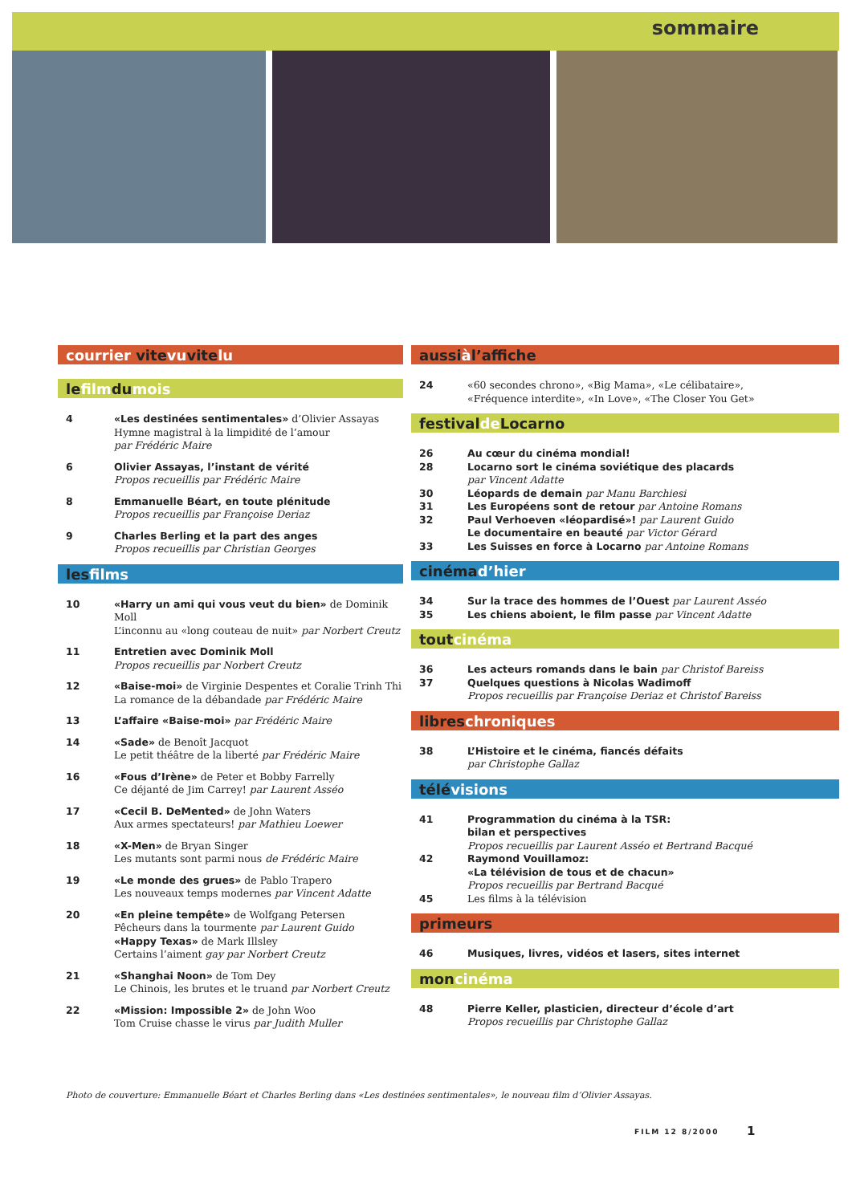sommaire
courrier vitevuvitelu
lefilmdumois
4 «Les destinées sentimentales» d’Olivier Assayas
Hymne magistral à la limpidité de l’amour
par Frédéric Maire
6 Olivier Assayas, l’instant de vérité
Propos recueillis par Frédéric Maire
8 Emmanuelle Béart, en toute plénitude
Propos recueillis par Françoise Deriaz
9 Charles Berling et la part des anges
Propos recueillis par Christian Georges
lesfilms
10 «Harry un ami qui vous veut du bien» de Dominik Moll
L’inconnu au «long couteau de nuit» par Norbert Creutz
11 Entretien avec Dominik Moll
Propos recueillis par Norbert Creutz
12 «Baise-moi» de Virginie Despentes et Coralie Trinh Thi
La romance de la débandade par Frédéric Maire
13 L’affaire «Baise-moi» par Frédéric Maire
14 «Sade» de Benoît Jacquot
Le petit théâtre de la liberté par Frédéric Maire
16 «Fous d’Irène» de Peter et Bobby Farrelly
Ce déjanté de Jim Carrey! par Laurent Asséo
17 «Cecil B. DeMented» de John Waters
Aux armes spectateurs! par Mathieu Loewer
18 «X-Men» de Bryan Singer
Les mutants sont parmi nous de Frédéric Maire
19 «Le monde des grues» de Pablo Trapero
Les nouveaux temps modernes par Vincent Adatte
20 «En pleine tempête» de Wolfgang Petersen
Pêcheurs dans la tourmente par Laurent Guido
«Happy Texas» de Mark Illsley
Certains l’aiment gay par Norbert Creutz
21 «Shanghai Noon» de Tom Dey
Le Chinois, les brutes et le truand par Norbert Creutz
22 «Mission: Impossible 2» de John Woo
Tom Cruise chasse le virus par Judith Muller
aussiàl’affiche
24 «60 secondes chrono», «Big Mama», «Le célibataire»,
«Fréquence interdite», «In Love», «The Closer You Get»
festivalde Locarno
26 Au cœur du cinéma mondial!
28 Locarno sort le cinéma soviétique des placards
par Vincent Adatte
30 Léopards de demain par Manu Barchiesi
31 Les Européens sont de retour par Antoine Romans
32 Paul Verhoeven «léopardisé»! par Laurent Guido
Le documentaire en beauté par Victor Gérard
33 Les Suisses en force à Locarno par Antoine Romans
cinémad’hier
34 Sur la trace des hommes de l’Ouest par Laurent Asséo
35 Les chiens aboient, le film passe par Vincent Adatte
toutcinéma
36 Les acteurs romands dans le bain par Christof Bareiss
37 Quelques questions à Nicolas Wadimoff
Propos recueillis par Françoise Deriaz et Christof Bareiss
libreschroniques
38 L’Histoire et le cinéma, fiancés défaits
par Christophe Gallaz
télévisions
41 Programmation du cinéma à la TSR:
bilan et perspectives
Propos recueillis par Laurent Asséo et Bertrand Bacqué
42 Raymond Vouillamoz:
«La télévision de tous et de chacun»
Propos recueillis par Bertrand Bacqué
45 Les films à la télévision
primeurs
46 Musiques, livres, vidéos et lasers, sites internet
moncinéma
48 Pierre Keller, plasticien, directeur d’école d’art
Propos recueillis par Christophe Gallaz
Photo de couverture: Emmanuelle Béart et Charles Berling dans «Les destinées sentimentales», le nouveau film d’Olivier Assayas.
FILM 12 8/2000 1